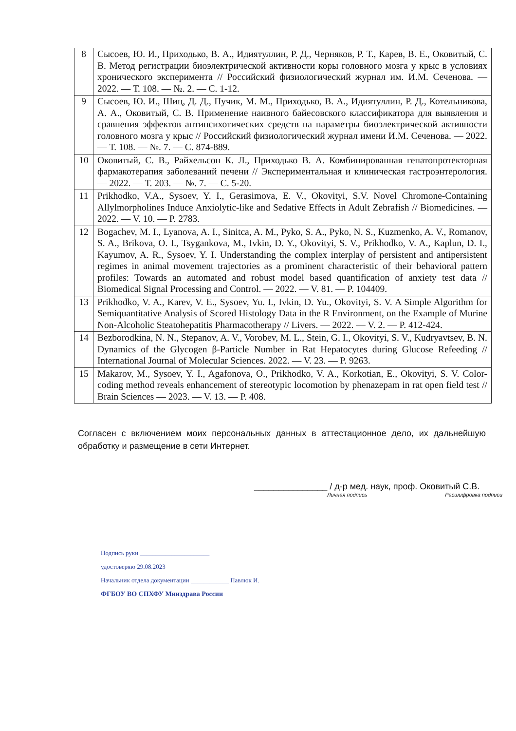| 8 | Сысоев, Ю. И., Приходько, В. А., Идиятуллин, Р. Д., Черняков, Р. Т., Карев, В. Е., Оковитый, С. В. Метод регистрации биоэлектрической активности коры головного мозга у крыс в условиях хронического эксперимента // Российский физиологический журнал им. И.М. Сеченова. — 2022. — Т. 108. — №. 2. — С. 1-12. |
| 9 | Сысоев, Ю. И., Шиц, Д. Д., Пучик, М. М., Приходько, В. А., Идиятуллин, Р. Д., Котельникова, А. А., Оковитый, С. В. Применение наивного байесовского классификатора для выявления и сравнения эффектов антипсихотических средств на параметры биоэлектрической активности головного мозга у крыс // Российский физиологический журнал имени И.М. Сеченова. — 2022. — Т. 108. — №. 7. — С. 874-889. |
| 10 | Оковитый, С. В., Райхельсон К. Л., Приходько В. А. Комбинированная гепатопротекторная фармакотерапия заболеваний печени // Экспериментальная и клиническая гастроэнтерология. — 2022. — Т. 203. — №. 7. — С. 5-20. |
| 11 | Prikhodko, V.A., Sysoev, Y. I., Gerasimova, E. V., Okovityi, S.V. Novel Chromone-Containing Allylmorpholines Induce Anxiolytic-like and Sedative Effects in Adult Zebrafish // Biomedicines. — 2022. — V. 10. — P. 2783. |
| 12 | Bogachev, M. I., Lyanova, A. I., Sinitca, A. M., Pyko, S. A., Pyko, N. S., Kuzmenko, A. V., Romanov, S. A., Brikova, O. I., Tsygankova, M., Ivkin, D. Y., Okovityi, S. V., Prikhodko, V. A., Kaplun, D. I., Kayumov, A. R., Sysoev, Y. I. Understanding the complex interplay of persistent and antipersistent regimes in animal movement trajectories as a prominent characteristic of their behavioral pattern profiles: Towards an automated and robust model based quantification of anxiety test data // Biomedical Signal Processing and Control. — 2022. — V. 81. — P. 104409. |
| 13 | Prikhodko, V. A., Karev, V. E., Sysoev, Yu. I., Ivkin, D. Yu., Okovityi, S. V. A Simple Algorithm for Semiquantitative Analysis of Scored Histology Data in the R Environment, on the Example of Murine Non-Alcoholic Steatohepatitis Pharmacotherapy // Livers. — 2022. — V. 2. — P. 412-424. |
| 14 | Bezborodkina, N. N., Stepanov, A. V., Vorobev, M. L., Stein, G. I., Okovityi, S. V., Kudryavtsev, B. N. Dynamics of the Glycogen β-Particle Number in Rat Hepatocytes during Glucose Refeeding // International Journal of Molecular Sciences. 2022. — V. 23. — P. 9263. |
| 15 | Makarov, M., Sysoev, Y. I., Agafonova, O., Prikhodko, V. A., Korkotian, E., Okovityi, S. V. Color-coding method reveals enhancement of stereotypic locomotion by phenazepam in rat open field test // Brain Sciences — 2023. — V. 13. — P. 408. |
Согласен с включением моих персональных данных в аттестационное дело, их дальнейшую обработку и размещение в сети Интернет.
_______________ / д-р мед. наук, проф. Оковитый С.В.
Личная подпись Расшифровка подписи
Подпись руки ______________________
удостоверяю 29.08.2023
Начальник отдела документации ____________ Павлюк И.
ФГБОУ ВО СПХФУ Минздрава России